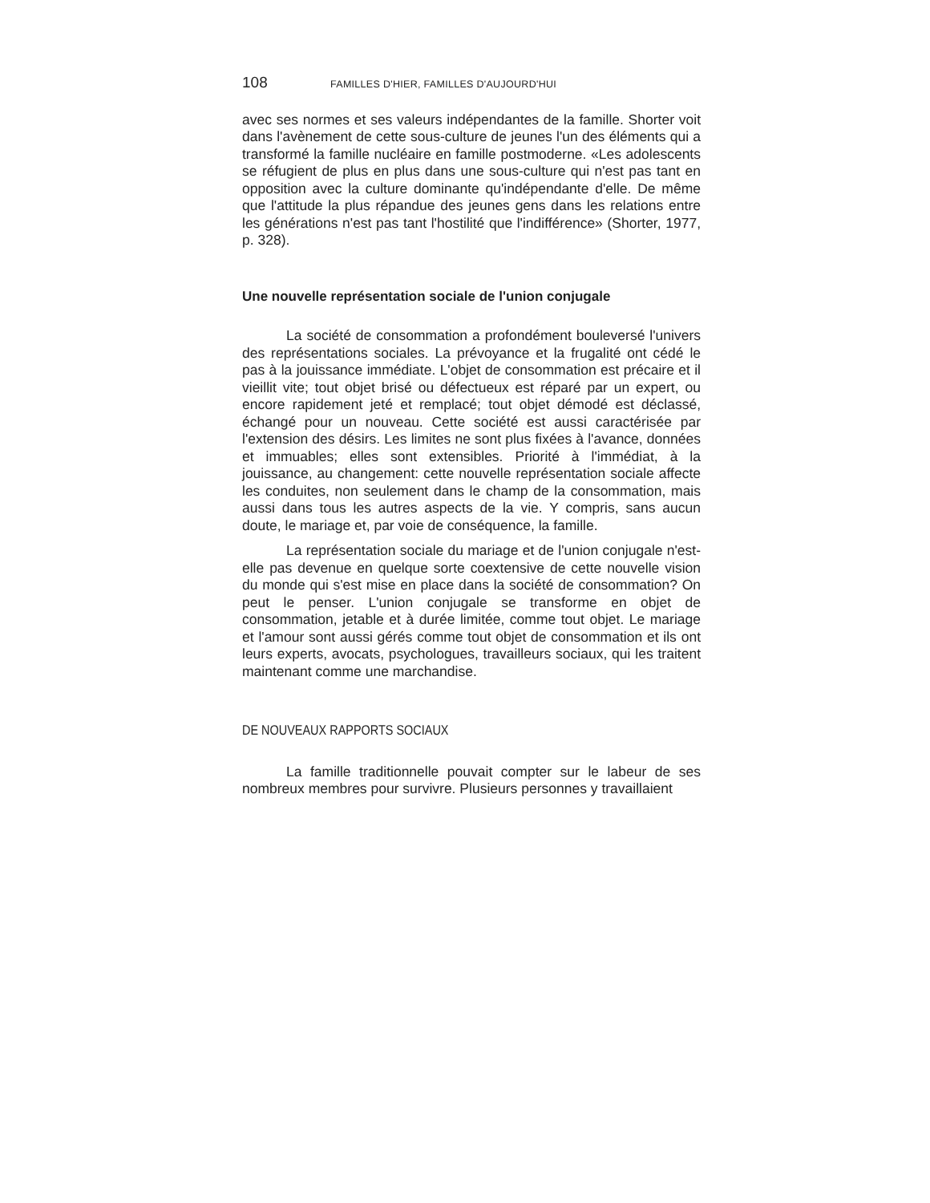108 FAMILLES D'HIER, FAMILLES D'AUJOURD'HUI
avec ses normes et ses valeurs indépendantes de la famille. Shorter voit dans l'avènement de cette sous-culture de jeunes l'un des éléments qui a transformé la famille nucléaire en famille postmoderne. «Les adolescents se réfugient de plus en plus dans une sous-culture qui n'est pas tant en opposition avec la culture dominante qu'indépendante d'elle. De même que l'attitude la plus répandue des jeunes gens dans les relations entre les générations n'est pas tant l'hostilité que l'indifférence» (Shorter, 1977, p. 328).
Une nouvelle représentation sociale de l'union conjugale
La société de consommation a profondément bouleversé l'univers des représentations sociales. La prévoyance et la frugalité ont cédé le pas à la jouissance immédiate. L'objet de consommation est précaire et il vieillit vite; tout objet brisé ou défectueux est réparé par un expert, ou encore rapidement jeté et remplacé; tout objet démodé est déclassé, échangé pour un nouveau. Cette société est aussi caractérisée par l'extension des désirs. Les limites ne sont plus fixées à l'avance, données et immuables; elles sont extensibles. Priorité à l'immédiat, à la jouissance, au changement: cette nouvelle représentation sociale affecte les conduites, non seulement dans le champ de la consommation, mais aussi dans tous les autres aspects de la vie. Y compris, sans aucun doute, le mariage et, par voie de conséquence, la famille.
La représentation sociale du mariage et de l'union conjugale n'est-elle pas devenue en quelque sorte coextensive de cette nouvelle vision du monde qui s'est mise en place dans la société de consommation? On peut le penser. L'union conjugale se transforme en objet de consommation, jetable et à durée limitée, comme tout objet. Le mariage et l'amour sont aussi gérés comme tout objet de consommation et ils ont leurs experts, avocats, psychologues, travailleurs sociaux, qui les traitent maintenant comme une marchandise.
DE NOUVEAUX RAPPORTS SOCIAUX
La famille traditionnelle pouvait compter sur le labeur de ses nombreux membres pour survivre. Plusieurs personnes y travaillaient